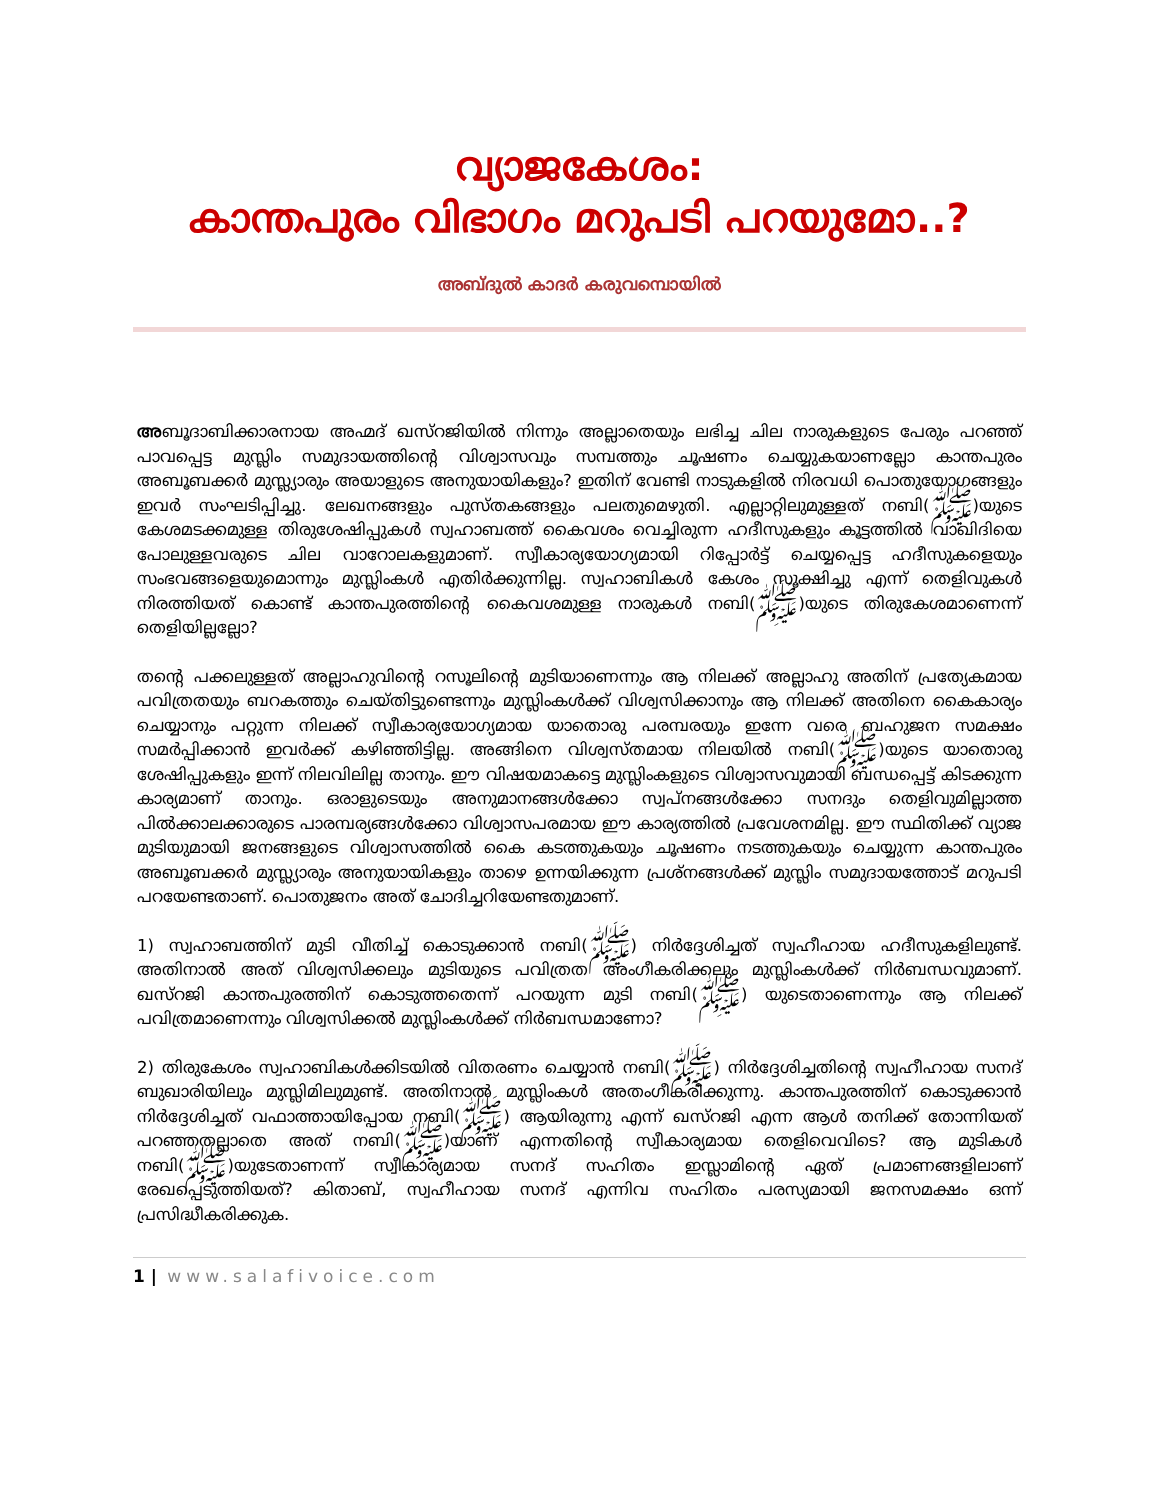വ്യാജകേശം:
കാന്തപുരം വിഭാഗം മറുപടി പറയുമോ..?
അബ്ദുൽ കാദർ കരുവമ്പൊയിൽ
അബൂദാബിക്കാരനായ അഹ്മദ് ഖസ്റജിയിൽ നിന്നും അല്ലാതെയും ലഭിച്ച ചില നാരുകളുടെ പേരും പറഞ്ഞ് പാവപ്പെട്ട മുസ്ലിം സമുദായത്തിന്റെ വിശ്വാസവും സമ്പത്തും ചൂഷണം ചെയ്യുകയാണല്ലോ കാന്തപുരം അബൂബക്കർ മുസ്ല്യാരും അയാളുടെ അനുയായികളും? ഇതിന് വേണ്ടി നാടുകളിൽ നിരവധി പൊതുയോഗങ്ങളും ഇവർ സംഘടിപ്പിച്ചു. ലേഖനങ്ങളും പുസ്തകങ്ങളും പലതുമെഴുതി. എല്ലാറ്റിലുമുള്ളത് നബി(ﷺ)യുടെ കേശമടക്കമുള്ള തിരുശേഷിപ്പുകൾ സ്വഹാബത്ത് കൈവശം വെച്ചിരുന്ന ഹദീസുകളും കൂട്ടത്തിൽ വാഖിദിയെ പോലുള്ളവരുടെ ചില വാറോലകളുമാണ്. സ്വീകാര്യയോഗ്യമായി റിപ്പോർട്ട് ചെയ്യപ്പെട്ട ഹദീസുകളെയും സംഭവങ്ങളെയുമൊന്നും മുസ്ലിംകൾ എതിർക്കുന്നില്ല. സ്വഹാബികൾ കേശം സൂക്ഷിച്ചു എന്ന് തെളിവുകൾ നിരത്തിയത് കൊണ്ട് കാന്തപുരത്തിന്റെ കൈവശമുള്ള നാരുകൾ നബി(ﷺ)യുടെ തിരുകേശമാണെന്ന് തെളിയില്ലല്ലോ?
തന്റെ പക്കലുള്ളത് അല്ലാഹുവിന്റെ റസൂലിന്റെ മുടിയാണെന്നും ആ നിലക്ക് അല്ലാഹു അതിന് പ്രത്യേകമായ പവിത്രതയും ബറകത്തും ചെയ്തിട്ടുണ്ടെന്നും മുസ്ലിംകൾക്ക് വിശ്വസിക്കാനും ആ നിലക്ക് അതിനെ കൈകാര്യം ചെയ്യാനും പറ്റുന്ന നിലക്ക് സ്വീകാര്യയോഗ്യമായ യാതൊരു പരമ്പരയും ഇന്നേ വരെ ബഹുജന സമക്ഷം സമർപ്പിക്കാൻ ഇവർക്ക് കഴിഞ്ഞിട്ടില്ല. അങ്ങിനെ വിശ്വസ്തമായ നിലയിൽ നബി(ﷺ)യുടെ യാതൊരു ശേഷിപ്പുകളും ഇന്ന് നിലവിലില്ല താനും. ഈ വിഷയമാകട്ടെ മുസ്ലിംകളുടെ വിശ്വാസവുമായി ബന്ധപ്പെട്ട് കിടക്കുന്ന കാര്യമാണ് താനും. ഒരാളുടെയും അനുമാനങ്ങൾക്കോ സ്വപ്നങ്ങൾക്കോ സനദും തെളിവുമില്ലാത്ത പിൽക്കാലക്കാരുടെ പാരമ്പര്യങ്ങൾക്കോ വിശ്വാസപരമായ ഈ കാര്യത്തിൽ പ്രവേശനമില്ല. ഈ സ്ഥിതിക്ക് വ്യാജ മുടിയുമായി ജനങ്ങളുടെ വിശ്വാസത്തിൽ കൈ കടത്തുകയും ചൂഷണം നടത്തുകയും ചെയ്യുന്ന കാന്തപുരം അബൂബക്കർ മുസ്ല്യാരും അനുയായികളും താഴെ ഉന്നയിക്കുന്ന പ്രശ്നങ്ങൾക്ക് മുസ്ലിം സമുദായത്തോട് മറുപടി പറയേണ്ടതാണ്. പൊതുജനം അത് ചോദിച്ചറിയേണ്ടതുമാണ്.
1) സ്വഹാബത്തിന് മുടി വീതിച്ച് കൊടുക്കാൻ നബി(ﷺ) നിർദ്ദേശിച്ചത് സ്വഹീഹായ ഹദീസുകളിലുണ്ട്. അതിനാൽ അത് വിശ്വസിക്കലും മുടിയുടെ പവിത്രത അംഗീകരിക്കലും മുസ്ലിംകൾക്ക് നിർബന്ധവുമാണ്. ഖസ്റജി കാന്തപുരത്തിന് കൊടുത്തതെന്ന് പറയുന്ന മുടി നബി(ﷺ) യുടെതാണെന്നും ആ നിലക്ക് പവിത്രമാണെന്നും വിശ്വസിക്കൽ മുസ്ലിംകൾക്ക് നിർബന്ധമാണോ?
2) തിരുകേശം സ്വഹാബികൾക്കിടയിൽ വിതരണം ചെയ്യാൻ നബി(ﷺ) നിർദ്ദേശിച്ചതിന്റെ സ്വഹീഹായ സനദ് ബുഖാരിയിലും മുസ്ലിമിലുമുണ്ട്. അതിനാൽ മുസ്ലിംകൾ അതംഗീകരിക്കുന്നു. കാന്തപുരത്തിന് കൊടുക്കാൻ നിർദ്ദേശിച്ചത് വഫാത്തായിപ്പോയ നബി(ﷺ) ആയിരുന്നു എന്ന് ഖസ്റജി എന്ന ആൾ തനിക്ക് തോന്നിയത് പറഞ്ഞതല്ലാതെ അത് നബി(ﷺ)യാണ് എന്നതിന്റെ സ്വീകാര്യമായ തെളിവെവിടെ? ആ മുടികൾ നബി(ﷺ)യുടേതാണന്ന് സ്വീകാര്യമായ സനദ് സഹിതം ഇസ്ലാമിന്റെ ഏത് പ്രമാണങ്ങളിലാണ് രേഖപ്പെടുത്തിയത്? കിതാബ്, സ്വഹീഹായ സനദ് എന്നിവ സഹിതം പരസ്യമായി ജനസമക്ഷം ഒന്ന് പ്രസിദ്ധീകരിക്കുക.
1 | www.salafivoice.com